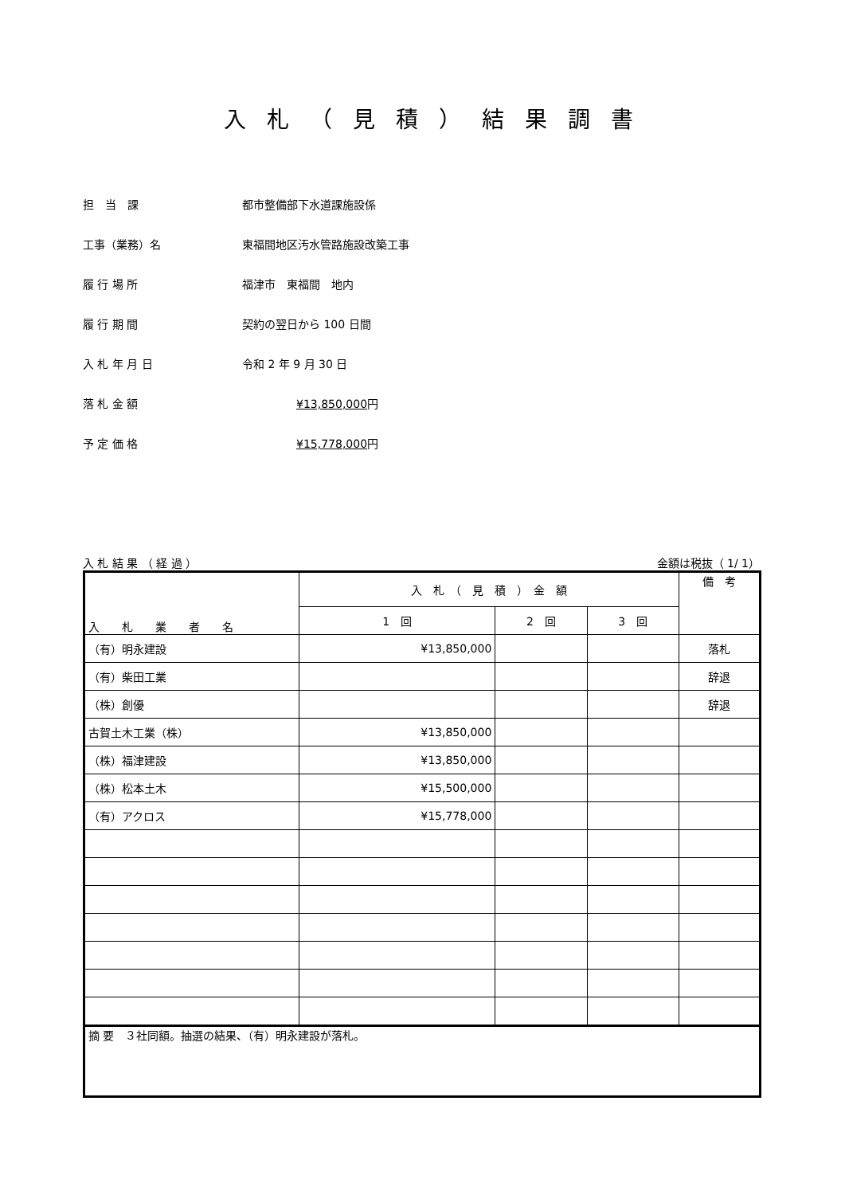入札（見積）結果調書
担　当　課 都市整備部下水道課施設係
工事（業務）名 東福間地区汚水管路施設改築工事
履 行 場 所 福津市　東福間　地内
履 行 期 間 契約の翌日から 100 日間
入 札 年 月 日 令和 2 年 9 月 30 日
落 札 金 額 ¥13,850,000円
予 定 価 格 ¥15,778,000円
入 札 結 果 （ 経 過 ） 金額は税抜（ 1/ 1）
| 入 札 業 者 名 | 入 札 （ 見 積 ） 金 額 | | | 備 考 |
| --- | --- | --- | --- | --- |
| | 1 回 | 2 回 | 3 回 | |
| （有）明永建設 | ¥13,850,000 | | | 落札 |
| （有）柴田工業 | | | | 辞退 |
| （株）創優 | | | | 辞退 |
| 古賀土木工業（株） | ¥13,850,000 | | | |
| （株）福津建設 | ¥13,850,000 | | | |
| （株）松本土木 | ¥15,500,000 | | | |
| （有）アクロス | ¥15,778,000 | | | |
| 摘 要 ３社同額。抽選の結果、（有）明永建設が落札。 | | | | |